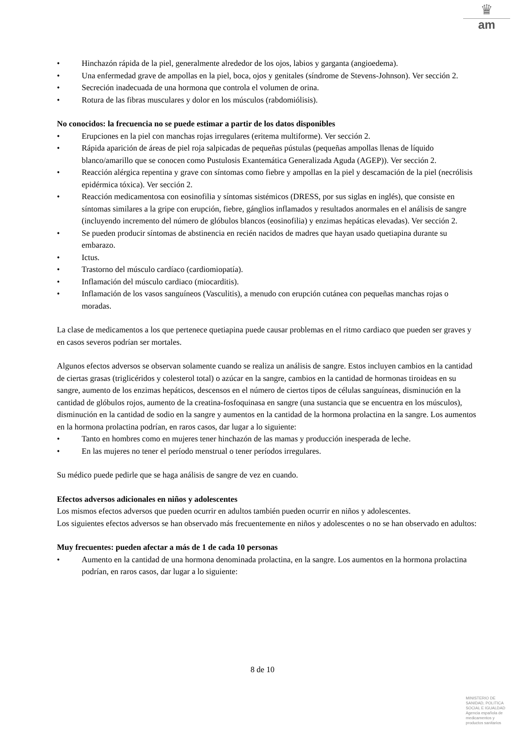♛
am
• Hinchazón rápida de la piel, generalmente alrededor de los ojos, labios y garganta (angioedema).
• Una enfermedad grave de ampollas en la piel, boca, ojos y genitales (síndrome de Stevens-Johnson). Ver sección 2.
• Secreción inadecuada de una hormona que controla el volumen de orina.
• Rotura de las fibras musculares y dolor en los músculos (rabdomiólisis).
No conocidos: la frecuencia no se puede estimar a partir de los datos disponibles
• Erupciones en la piel con manchas rojas irregulares (eritema multiforme). Ver sección 2.
• Rápida aparición de áreas de piel roja salpicadas de pequeñas pústulas (pequeñas ampollas llenas de líquido blanco/amarillo que se conocen como Pustulosis Exantemática Generalizada Aguda (AGEP)). Ver sección 2.
• Reacción alérgica repentina y grave con síntomas como fiebre y ampollas en la piel y descamación de la piel (necrólisis epidérmica tóxica). Ver sección 2.
• Reacción medicamentosa con eosinofilia y síntomas sistémicos (DRESS, por sus siglas en inglés), que consiste en síntomas similares a la gripe con erupción, fiebre, gánglios inflamados y resultados anormales en el análisis de sangre (incluyendo incremento del número de glóbulos blancos (eosinofilia) y enzimas hepáticas elevadas). Ver sección 2.
• Se pueden producir síntomas de abstinencia en recién nacidos de madres que hayan usado quetiapina durante su embarazo.
• Ictus.
• Trastorno del músculo cardíaco (cardiomiopatía).
• Inflamación del músculo cardiaco (miocarditis).
• Inflamación de los vasos sanguíneos (Vasculitis), a menudo con erupción cutánea con pequeñas manchas rojas o moradas.
La clase de medicamentos a los que pertenece quetiapina puede causar problemas en el ritmo cardiaco que pueden ser graves y en casos severos podrían ser mortales.
Algunos efectos adversos se observan solamente cuando se realiza un análisis de sangre. Estos incluyen cambios en la cantidad de ciertas grasas (triglicéridos y colesterol total) o azúcar en la sangre, cambios en la cantidad de hormonas tiroideas en su sangre, aumento de los enzimas hepáticos, descensos en el número de ciertos tipos de células sanguíneas, disminución en la cantidad de glóbulos rojos, aumento de la creatina-fosfoquinasa en sangre (una sustancia que se encuentra en los músculos), disminución en la cantidad de sodio en la sangre y aumentos en la cantidad de la hormona prolactina en la sangre. Los aumentos en la hormona prolactina podrían, en raros casos, dar lugar a lo siguiente:
• Tanto en hombres como en mujeres tener hinchazón de las mamas y producción inesperada de leche.
• En las mujeres no tener el período menstrual o tener períodos irregulares.
Su médico puede pedirle que se haga análisis de sangre de vez en cuando.
Efectos adversos adicionales en niños y adolescentes
Los mismos efectos adversos que pueden ocurrir en adultos también pueden ocurrir en niños y adolescentes.
Los siguientes efectos adversos se han observado más frecuentemente en niños y adolescentes o no se han observado en adultos:
Muy frecuentes: pueden afectar a más de 1 de cada 10 personas
• Aumento en la cantidad de una hormona denominada prolactina, en la sangre. Los aumentos en la hormona prolactina podrían, en raros casos, dar lugar a lo siguiente:
8 de 10
MINISTERIO DE
SANIDAD, POLITICA
SOCIAL E IGUALDAD
Agencia española de
medicamentos y
productos sanitarios